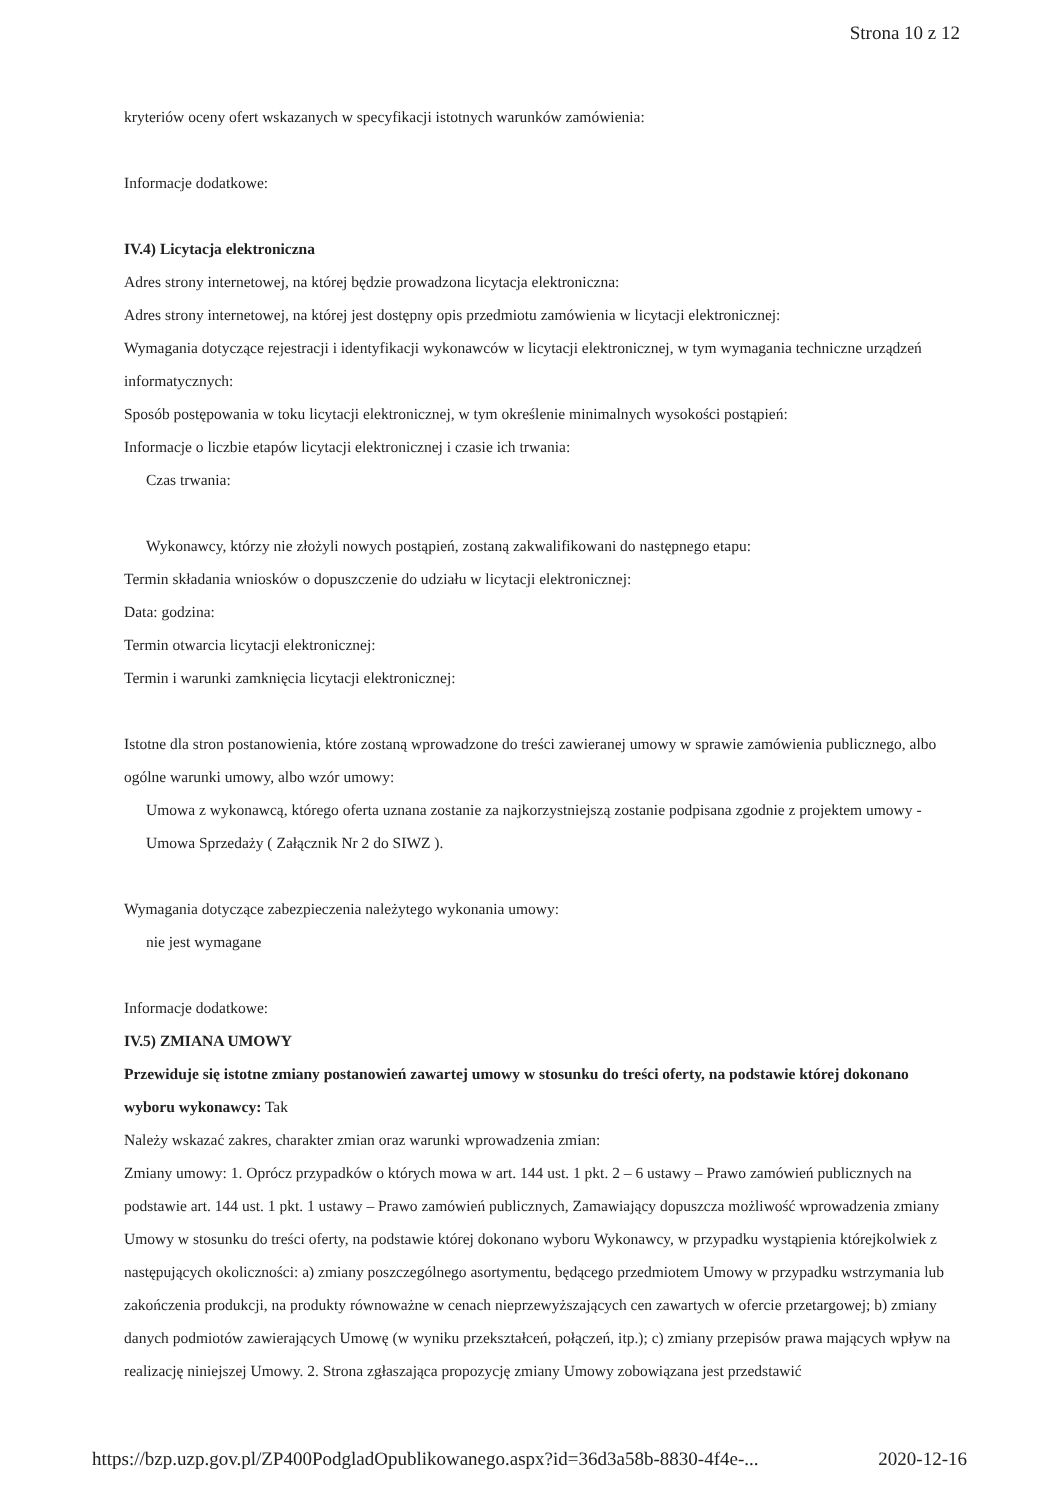Strona 10 z 12
kryteriów oceny ofert wskazanych w specyfikacji istotnych warunków zamówienia:
Informacje dodatkowe:
IV.4) Licytacja elektroniczna
Adres strony internetowej, na której będzie prowadzona licytacja elektroniczna:
Adres strony internetowej, na której jest dostępny opis przedmiotu zamówienia w licytacji elektronicznej:
Wymagania dotyczące rejestracji i identyfikacji wykonawców w licytacji elektronicznej, w tym wymagania techniczne urządzeń informatycznych:
Sposób postępowania w toku licytacji elektronicznej, w tym określenie minimalnych wysokości postąpień:
Informacje o liczbie etapów licytacji elektronicznej i czasie ich trwania:
Czas trwania:
Wykonawcy, którzy nie złożyli nowych postąpień, zostaną zakwalifikowani do następnego etapu:
Termin składania wniosków o dopuszczenie do udziału w licytacji elektronicznej:
Data: godzina:
Termin otwarcia licytacji elektronicznej:
Termin i warunki zamknięcia licytacji elektronicznej:
Istotne dla stron postanowienia, które zostaną wprowadzone do treści zawieranej umowy w sprawie zamówienia publicznego, albo ogólne warunki umowy, albo wzór umowy:
Umowa z wykonawcą, którego oferta uznana zostanie za najkorzystniejszą zostanie podpisana zgodnie z projektem umowy - Umowa Sprzedaży ( Załącznik Nr 2 do SIWZ ).
Wymagania dotyczące zabezpieczenia należytego wykonania umowy:
nie jest wymagane
Informacje dodatkowe:
IV.5) ZMIANA UMOWY
Przewiduje się istotne zmiany postanowień zawartej umowy w stosunku do treści oferty, na podstawie której dokonano wyboru wykonawcy: Tak
Należy wskazać zakres, charakter zmian oraz warunki wprowadzenia zmian:
Zmiany umowy: 1. Oprócz przypadków o których mowa w art. 144 ust. 1 pkt. 2 – 6 ustawy – Prawo zamówień publicznych na podstawie art. 144 ust. 1 pkt. 1 ustawy – Prawo zamówień publicznych, Zamawiający dopuszcza możliwość wprowadzenia zmiany Umowy w stosunku do treści oferty, na podstawie której dokonano wyboru Wykonawcy, w przypadku wystąpienia którejkolwiek z następujących okoliczności: a) zmiany poszczególnego asortymentu, będącego przedmiotem Umowy w przypadku wstrzymania lub zakończenia produkcji, na produkty równoważne w cenach nieprzewyższających cen zawartych w ofercie przetargowej; b) zmiany danych podmiotów zawierających Umowę (w wyniku przekształceń, połączeń, itp.); c) zmiany przepisów prawa mających wpływ na realizację niniejszej Umowy. 2. Strona zgłaszająca propozycję zmiany Umowy zobowiązana jest przedstawić
https://bzp.uzp.gov.pl/ZP400PodgladOpublikowanego.aspx?id=36d3a58b-8830-4f4e-... 2020-12-16